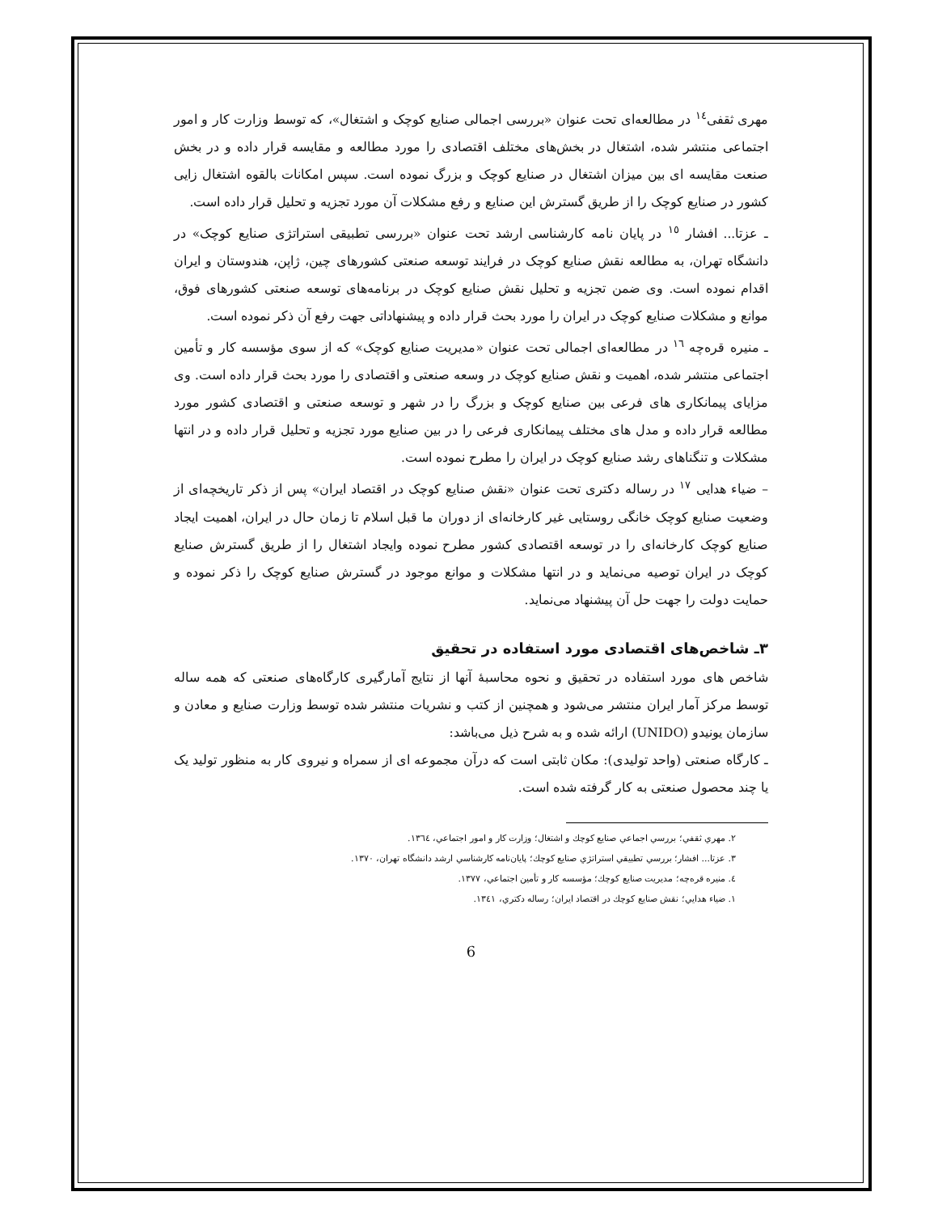مهری ثقفی<sup>١٤</sup> در مطالعه‌ای تحت عنوان «بررسی اجمالی صنایع کوچک و اشتغال»، که توسط وزارت کار و امور اجتماعی منتشر شده، اشتغال در بخش‌های مختلف اقتصادی را مورد مطالعه و مقایسه قرار داده و در بخش صنعت مقایسه ای بین میزان اشتغال در صنایع کوچک و بزرگ نموده است. سپس امکانات بالقوه اشتغال زایی کشور در صنایع کوچک را از طریق گسترش این صنایع و رفع مشکلات آن مورد تجزیه و تحلیل قرار داده است.
ـ عزتا... افشار <sup>١٥</sup> در پایان نامه کارشناسی ارشد تحت عنوان «بررسی تطبیقی استراتژی صنایع کوچک» در دانشگاه تهران، به مطالعه نقش صنایع کوچک در فرایند توسعه صنعتی کشورهای چین، ژاپن، هندوستان و ایران اقدام نموده است. وی ضمن تجزیه و تحلیل نقش صنایع کوچک در برنامه‌های توسعه صنعتی کشورهای فوق، موانع و مشکلات صنایع کوچک در ایران را مورد بحث قرار داده و پیشنهاداتی جهت رفع آن ذکر نموده است.
ـ منیره قره‌چه <sup>١٦</sup> در مطالعه‌ای اجمالی تحت عنوان «مدیریت صنایع کوچک» که از سوی مؤسسه کار و تأمین اجتماعی منتشر شده، اهمیت و نقش صنایع کوچک در وسعه صنعتی و اقتصادی را مورد بحث قرار داده است. وی مزایای پیمانکاری های فرعی بین صنایع کوچک و بزرگ را در شهر و توسعه صنعتی و اقتصادی کشور مورد مطالعه قرار داده و مدل های مختلف پیمانکاری فرعی را در بین صنایع مورد تجزیه و تحلیل قرار داده و در انتها مشکلات و تنگناهای رشد صنایع کوچک در ایران را مطرح نموده است.
– ضیاء هدایی <sup>١٧</sup> در رساله دکتری تحت عنوان «نقش صنایع کوچک در اقتصاد ایران» پس از ذکر تاریخچه‌ای از وضعیت صنایع کوچک خانگی روستایی غیر کارخانه‌ای از دوران ما قبل اسلام تا زمان حال در ایران، اهمیت ایجاد صنایع کوچک کارخانه‌ای را در توسعه اقتصادی کشور مطرح نموده وایجاد اشتغال را از طریق گسترش صنایع کوچک در ایران توصیه می‌نماید و در انتها مشکلات و موانع موجود در گسترش صنایع کوچک را ذکر نموده و حمایت دولت را جهت حل آن پیشنهاد می‌نماید.
٣ـ شاخص‌های اقتصادی مورد استفاده در تحقیق
شاخص های مورد استفاده در تحقیق و نحوه محاسبهٔ آنها از نتایج آمارگیری کارگاه‌های صنعتی که همه ساله توسط مرکز آمار ایران منتشر می‌شود و همچنین از کتب و نشریات منتشر شده توسط وزارت صنایع و معادن و سازمان یونیدو (UNIDO) ارائه شده و به شرح ذیل می‌باشد:
ـ کارگاه صنعتی (واحد تولیدی): مکان ثابتی است که درآن مجموعه ای از سمراه و نیروی کار به منظور تولید یک یا چند محصول صنعتی به کار گرفته شده است.
٢. مهري ثقفي؛ بررسي اجماعي صنايع كوچك و اشتغال؛ وزارت كار و امور اجتماعي، ١٣٦٤.
٣. عزتا... افشار؛ بررسي تطبيقي استراتژي صنايع كوچك؛ پايان‌نامه كارشناسي ارشد دانشگاه تهران، ١٣٧٠.
٤. منيره قره‌چه؛ مديريت صنايع كوچك؛ مؤسسه كار و تأمين اجتماعي، ١٣٧٧.
١. ضياء هدايي؛ نقش صنايع كوچك در اقتصاد ايران؛ رساله دكتري، ١٣٤١.
6